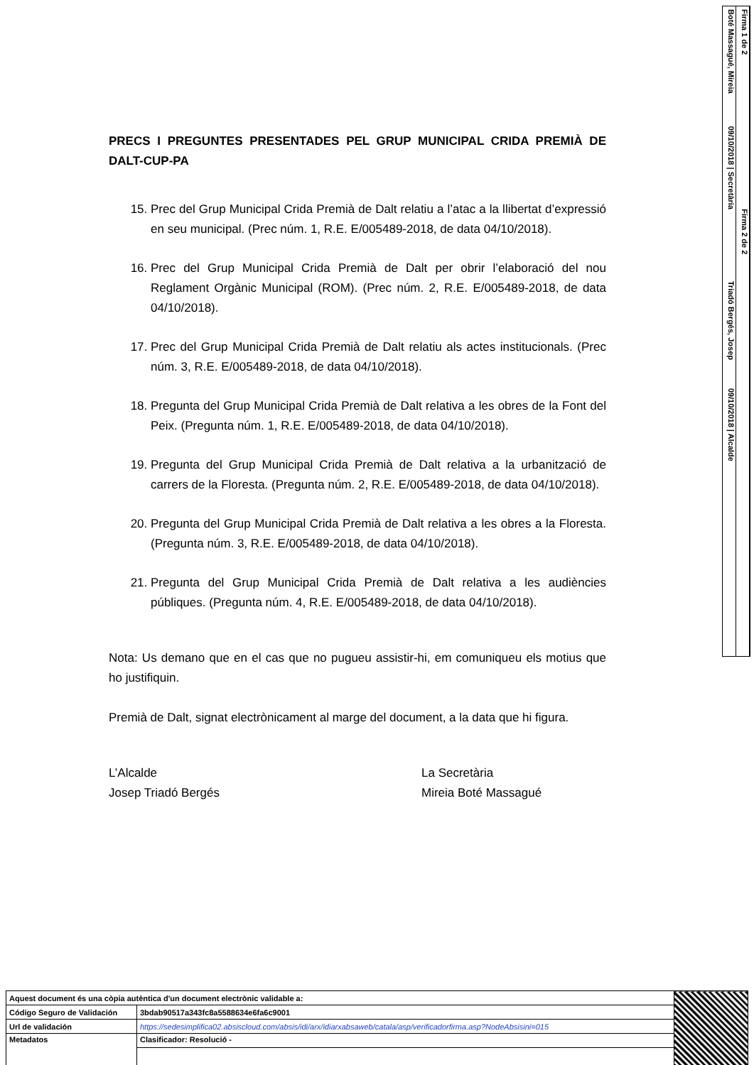Boté Massagué, Mireia 09/10/2018 | Secretària Triadó Bergés, Josep 09/10/2018 | Alcalde
Firma 1 de 2 Firma 2 de 2
PRECS I PREGUNTES PRESENTADES PEL GRUP MUNICIPAL CRIDA PREMIÀ DE DALT-CUP-PA
15. Prec del Grup Municipal Crida Premià de Dalt relatiu a l’atac a la llibertat d’expressió en seu municipal. (Prec núm. 1, R.E. E/005489-2018, de data 04/10/2018).
16. Prec del Grup Municipal Crida Premià de Dalt per obrir l’elaboració del nou Reglament Orgànic Municipal (ROM). (Prec núm. 2, R.E. E/005489-2018, de data 04/10/2018).
17. Prec del Grup Municipal Crida Premià de Dalt relatiu als actes institucionals. (Prec núm. 3, R.E. E/005489-2018, de data 04/10/2018).
18. Pregunta del Grup Municipal Crida Premià de Dalt relativa a les obres de la Font del Peix. (Pregunta núm. 1, R.E. E/005489-2018, de data 04/10/2018).
19. Pregunta del Grup Municipal Crida Premià de Dalt relativa a la urbanització de carrers de la Floresta. (Pregunta núm. 2, R.E. E/005489-2018, de data 04/10/2018).
20. Pregunta del Grup Municipal Crida Premià de Dalt relativa a les obres a la Floresta. (Pregunta núm. 3, R.E. E/005489-2018, de data 04/10/2018).
21. Pregunta del Grup Municipal Crida Premià de Dalt relativa a les audiències públiques. (Pregunta núm. 4, R.E. E/005489-2018, de data 04/10/2018).
Nota: Us demano que en el cas que no pugueu assistir-hi, em comuniqueu els motius que ho justifiquin.
Premià de Dalt, signat electrònicament al marge del document, a la data que hi figura.
L’Alcalde
Josep Triadó Bergés
La Secretària
Mireia Boté Massagué
| Aquest document és una còpia autèntica d'un document electrònic validable a: | | |
| Código Seguro de Validación | 3bdab90517a343fc8a5588634e6fa6c9001 | |
| Url de validación | https://sedesimplifica02.absiscloud.com/absis/idi/arx/idiarxabsaweb/catala/asp/verificadorfirma.asp?NodeAbsisini=015 | |
| Metadatos | Clasificador: Resolució - | |